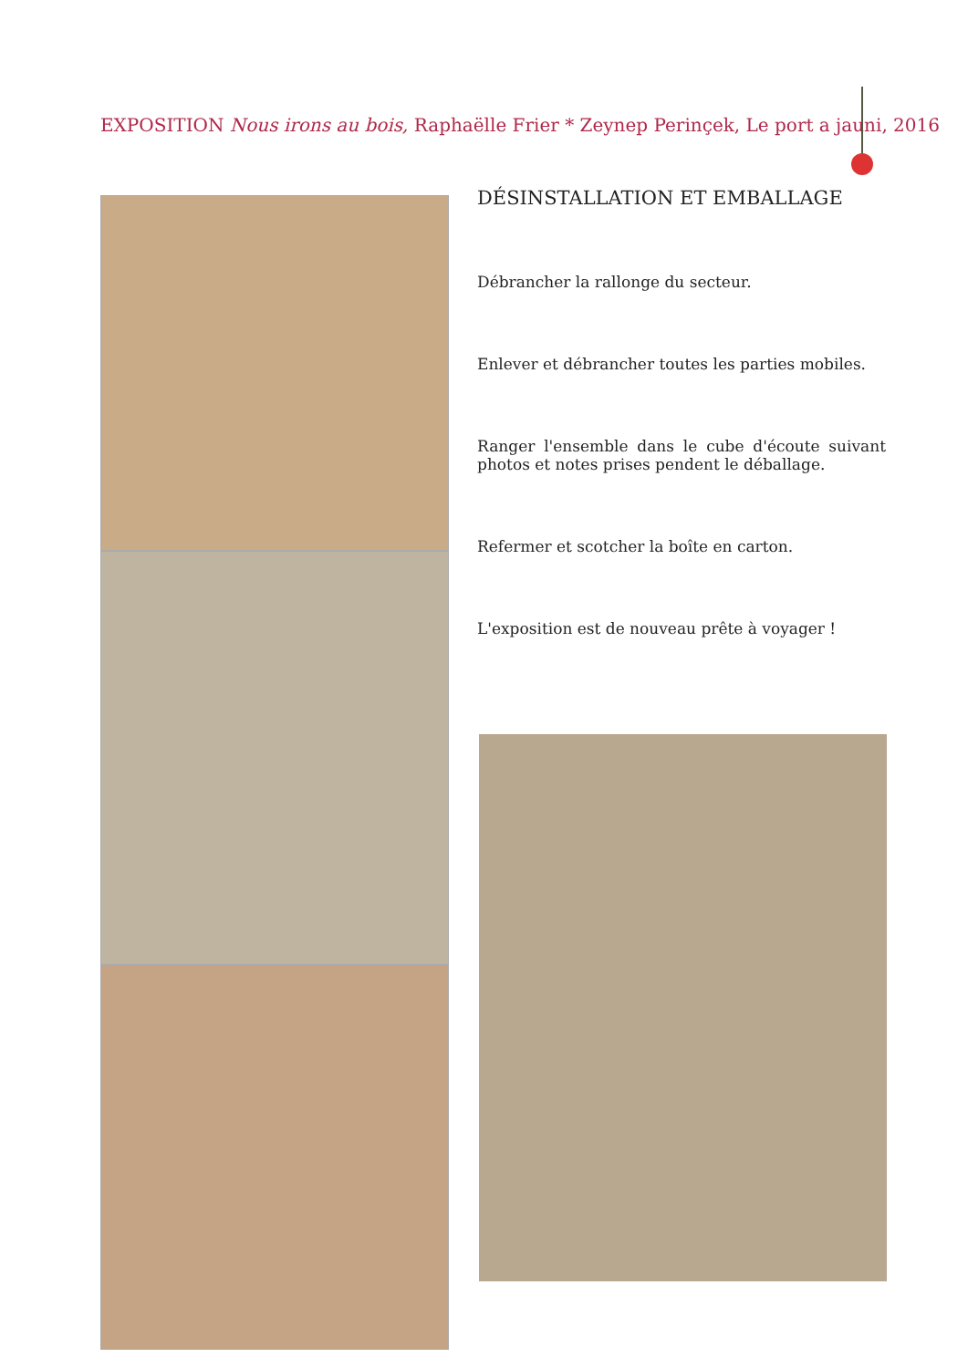EXPOSITION Nous irons au bois, Raphaëlle Frier * Zeynep Perinçek, Le port a jauni, 2016
DÉSINSTALLATION ET EMBALLAGE
Débrancher la rallonge du secteur.
Enlever et débrancher toutes les parties mobiles.
Ranger l'ensemble dans le cube d'écoute suivant photos et notes prises pendent le déballage.
Refermer et scotcher la boîte en carton.
L'exposition est de nouveau prête à voyager !